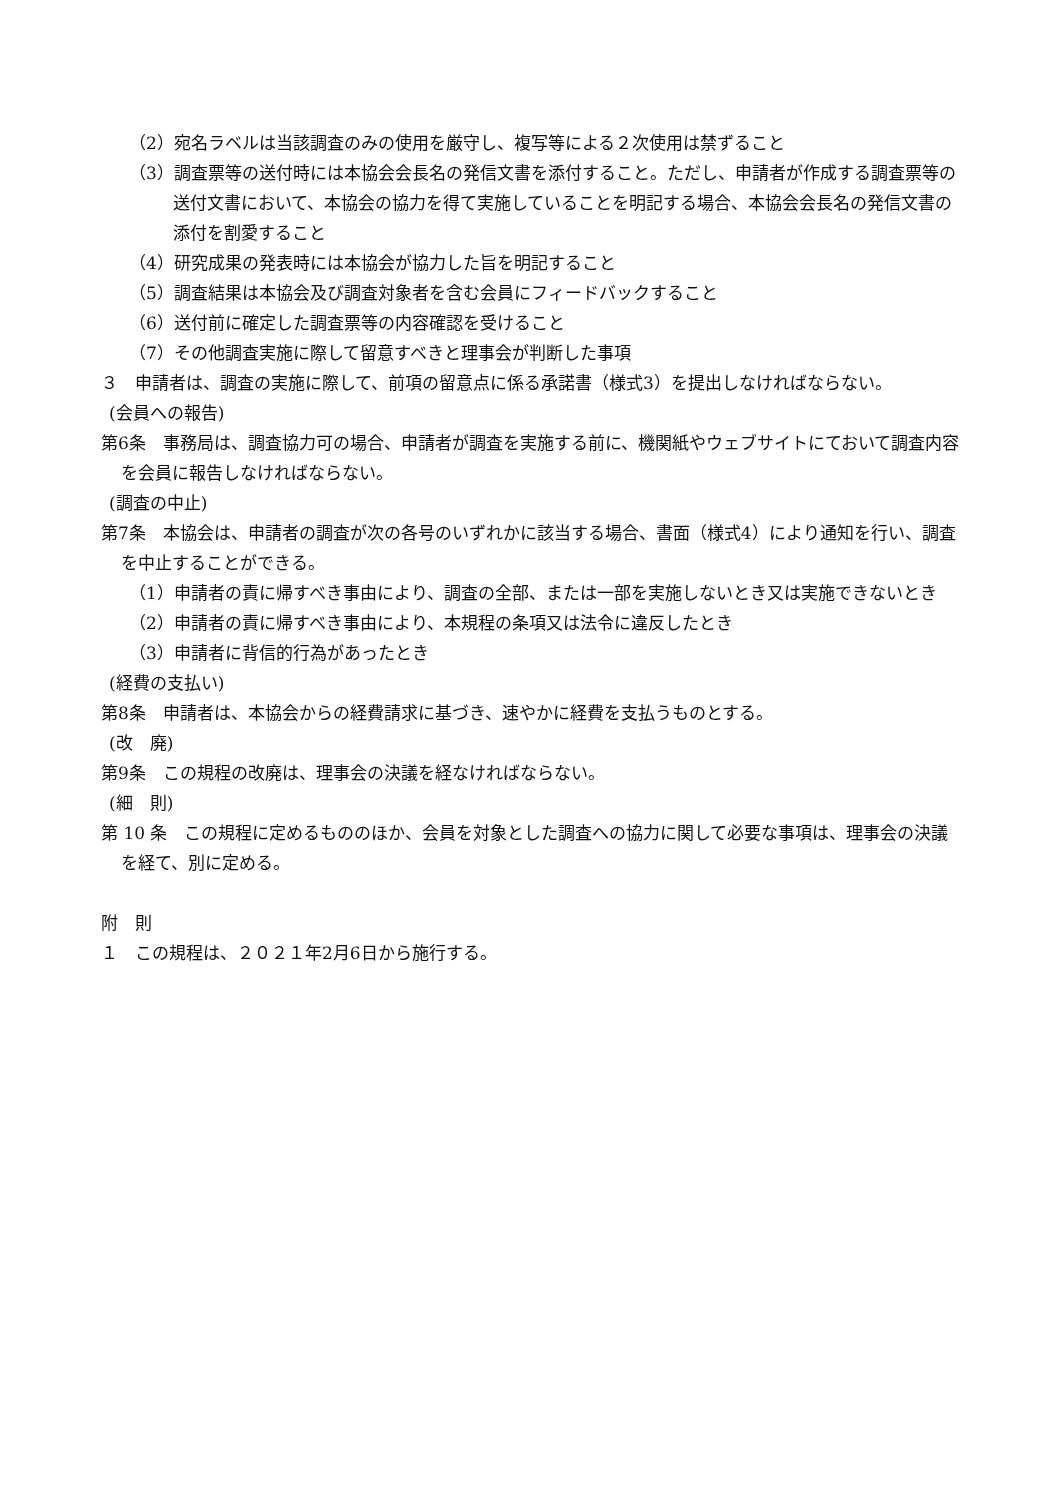（2）宛名ラベルは当該調査のみの使用を厳守し、複写等による２次使用は禁ずること
（3）調査票等の送付時には本協会会長名の発信文書を添付すること。ただし、申請者が作成する調査票等の送付文書において、本協会の協力を得て実施していることを明記する場合、本協会会長名の発信文書の添付を割愛すること
（4）研究成果の発表時には本協会が協力した旨を明記すること
（5）調査結果は本協会及び調査対象者を含む会員にフィードバックすること
（6）送付前に確定した調査票等の内容確認を受けること
（7）その他調査実施に際して留意すべきと理事会が判断した事項
３　申請者は、調査の実施に際して、前項の留意点に係る承諾書（様式3）を提出しなければならない。
(会員への報告)
第6条　事務局は、調査協力可の場合、申請者が調査を実施する前に、機関紙やウェブサイトにておいて調査内容を会員に報告しなければならない。
(調査の中止)
第7条　本協会は、申請者の調査が次の各号のいずれかに該当する場合、書面（様式4）により通知を行い、調査を中止することができる。
（1）申請者の責に帰すべき事由により、調査の全部、または一部を実施しないとき又は実施できないとき
（2）申請者の責に帰すべき事由により、本規程の条項又は法令に違反したとき
（3）申請者に背信的行為があったとき
(経費の支払い)
第8条　申請者は、本協会からの経費請求に基づき、速やかに経費を支払うものとする。
(改　廃)
第9条　この規程の改廃は、理事会の決議を経なければならない。
(細　則)
第 10 条　この規程に定めるもののほか、会員を対象とした調査への協力に関して必要な事項は、理事会の決議を経て、別に定める。
附　則
１　この規程は、２０２１年2月6日から施行する。